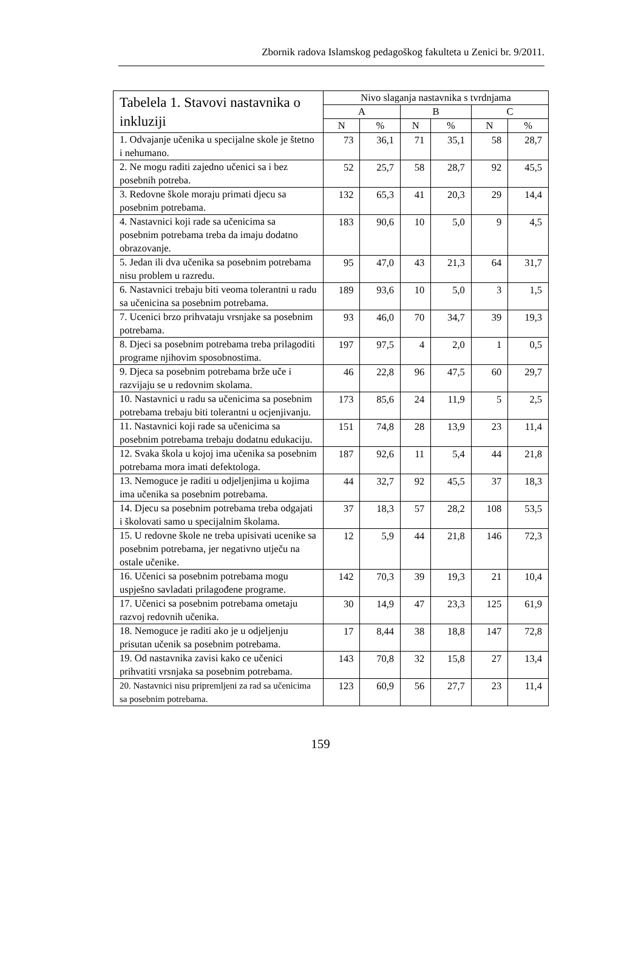Zbornik radova Islamskog pedagoškog fakulteta u Zenici br. 9/2011.
| Tabelela 1. Stavovi nastavnika o inkluziji | Nivo slaganja nastavnika s tvrdnjama | | | | | |
| --- | --- | --- | --- | --- | --- | --- |
| | A | | B | | C | |
| | N | % | N | % | N | % |
| 1. Odvajanje učenika u specijalne skole je štetno i nehumano. | 73 | 36,1 | 71 | 35,1 | 58 | 28,7 |
| 2. Ne mogu raditi zajedno učenici sa i bez posebnih potreba. | 52 | 25,7 | 58 | 28,7 | 92 | 45,5 |
| 3. Redovne škole moraju primati djecu sa posebnim potrebama. | 132 | 65,3 | 41 | 20,3 | 29 | 14,4 |
| 4. Nastavnici koji rade sa učenicima sa posebnim potrebama treba da imaju dodatno obrazovanje. | 183 | 90,6 | 10 | 5,0 | 9 | 4,5 |
| 5. Jedan ili dva učenika sa posebnim potrebama nisu problem u razredu. | 95 | 47,0 | 43 | 21,3 | 64 | 31,7 |
| 6. Nastavnici trebaju biti veoma tolerantni u radu sa učenicina sa posebnim potrebama. | 189 | 93,6 | 10 | 5,0 | 3 | 1,5 |
| 7. Ucenici brzo prihvataju vrsnjake sa posebnim potrebama. | 93 | 46,0 | 70 | 34,7 | 39 | 19,3 |
| 8. Djeci sa posebnim potrebama treba prilagoditi programe njihovim sposobnostima. | 197 | 97,5 | 4 | 2,0 | 1 | 0,5 |
| 9. Djeca sa posebnim potrebama brže uče i razvijaju se u redovnim skolama. | 46 | 22,8 | 96 | 47,5 | 60 | 29,7 |
| 10. Nastavnici u radu sa učenicima sa posebnim potrebama trebaju biti tolerantni u ocjenjivanju. | 173 | 85,6 | 24 | 11,9 | 5 | 2,5 |
| 11. Nastavnici koji rade sa učenicima sa posebnim potrebama trebaju dodatnu edukaciju. | 151 | 74,8 | 28 | 13,9 | 23 | 11,4 |
| 12. Svaka škola u kojoj ima učenika sa posebnim potrebama mora imati defektologa. | 187 | 92,6 | 11 | 5,4 | 44 | 21,8 |
| 13. Nemoguce je raditi u odjeljenjima u kojima ima učenika sa posebnim potrebama. | 44 | 32,7 | 92 | 45,5 | 37 | 18,3 |
| 14. Djecu sa posebnim potrebama treba odgajati i školovati samo u specijalnim školama. | 37 | 18,3 | 57 | 28,2 | 108 | 53,5 |
| 15. U redovne škole ne treba upisivati ucenike sa posebnim potrebama, jer negativno utječu na ostale učenike. | 12 | 5,9 | 44 | 21,8 | 146 | 72,3 |
| 16. Učenici sa posebnim potrebama mogu uspješno savladati prilagođene programe. | 142 | 70,3 | 39 | 19,3 | 21 | 10,4 |
| 17. Učenici sa posebnim potrebama ometaju razvoj redovnih učenika. | 30 | 14,9 | 47 | 23,3 | 125 | 61,9 |
| 18. Nemoguce je raditi ako je u odjeljenju prisutan učenik sa posebnim potrebama. | 17 | 8,44 | 38 | 18,8 | 147 | 72,8 |
| 19. Od nastavnika zavisi kako ce učenici prihvatiti vrsnjaka sa posebnim potrebama. | 143 | 70,8 | 32 | 15,8 | 27 | 13,4 |
| 20. Nastavnici nisu pripremljeni za rad sa učenicima sa posebnim potrebama. | 123 | 60,9 | 56 | 27,7 | 23 | 11,4 |
159